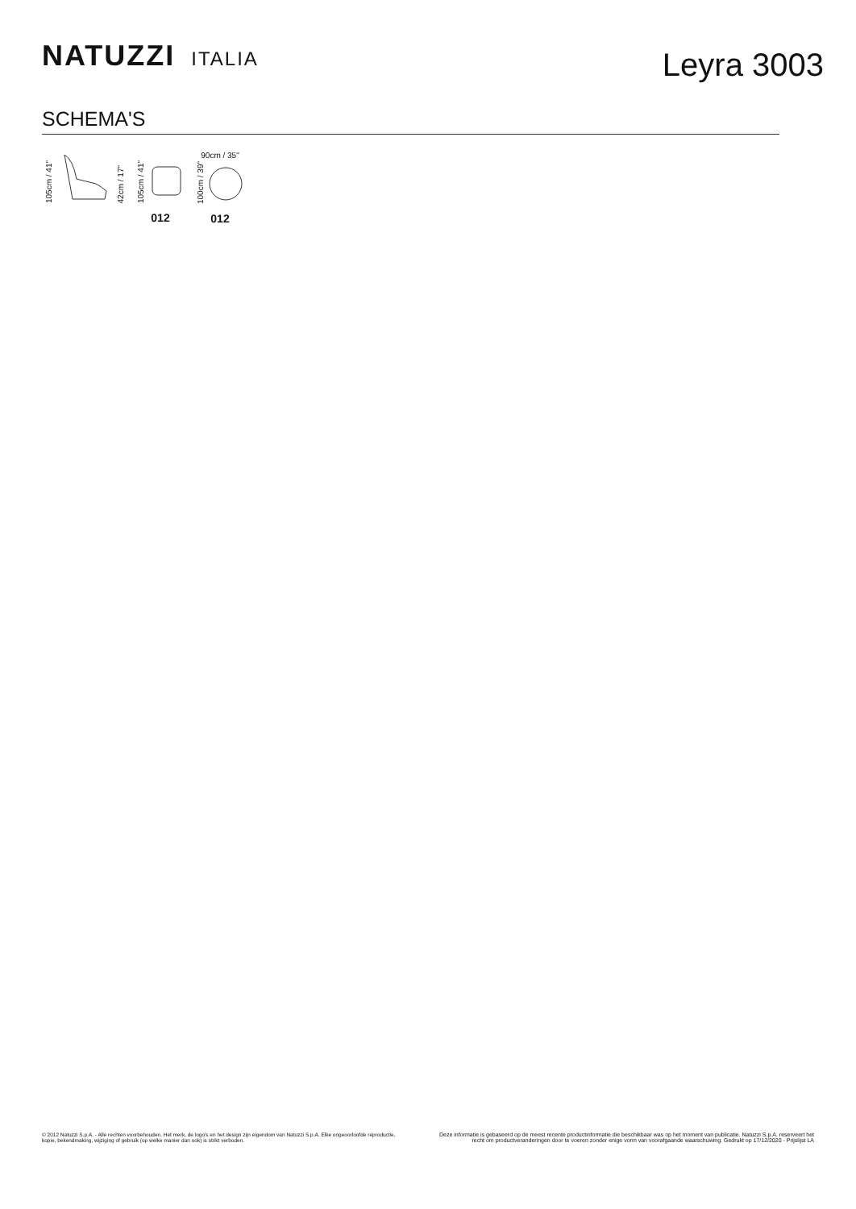NATUZZI ITALIA
Leyra 3003
SCHEMA'S
105cm / 41" 42cm / 17"
105cm / 41"
012
90cm / 35"
100cm / 39"
012
© 2012 Natuzzi S.p.A. - Alle rechten voorbehouden. Het merk, de logo's en het design zijn eigendom van Natuzzi S.p.A. Elke ongeoorloofde reproductie, kopie, bekendmaking, wijziging of gebruik (op welke manier dan ook) is strikt verboden.
Deze informatie is gebaseerd op de meest recente productinformatie die beschikbaar was op het moment van publicatie. Natuzzi S.p.A. reserveert het recht om productveranderingen door te voeren zonder enige vorm van voorafgaande waarschuwing. Gedrukt op 17/12/2020 - Prijslijst LA